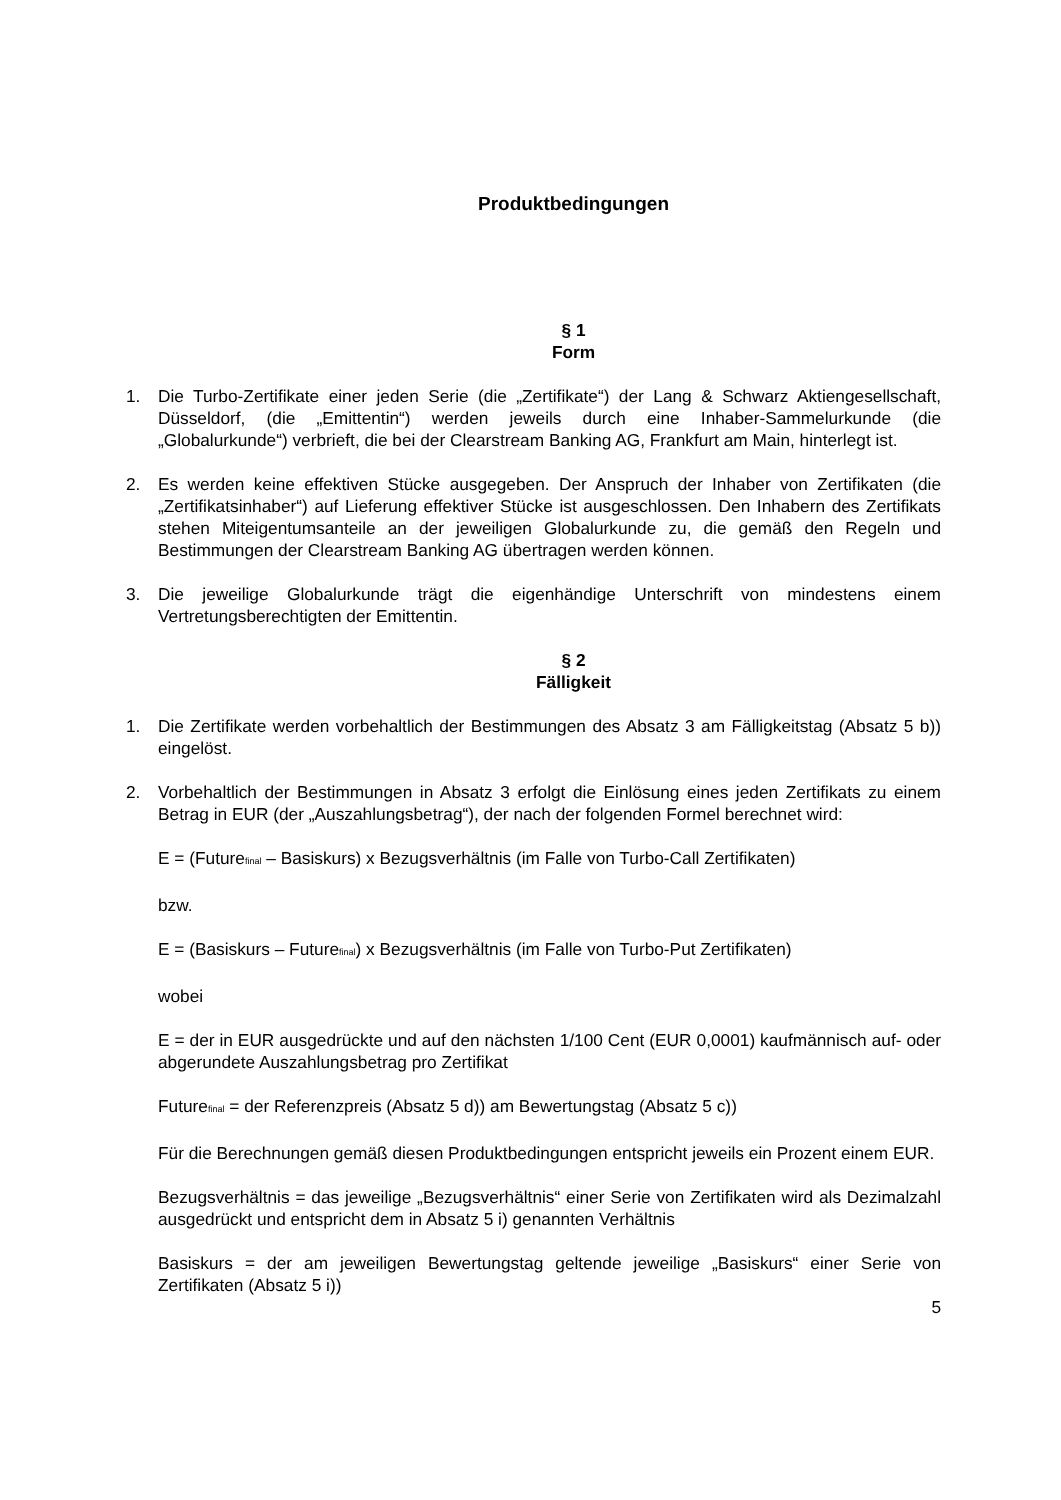Produktbedingungen
§ 1
Form
1. Die Turbo-Zertifikate einer jeden Serie (die „Zertifikate“) der Lang & Schwarz Aktiengesellschaft, Düsseldorf, (die „Emittentin“) werden jeweils durch eine Inhaber-Sammelurkunde (die „Globalurkunde“) verbrieft, die bei der Clearstream Banking AG, Frankfurt am Main, hinterlegt ist.
2. Es werden keine effektiven Stücke ausgegeben. Der Anspruch der Inhaber von Zertifikaten (die „Zertifikatsinhaber“) auf Lieferung effektiver Stücke ist ausgeschlossen. Den Inhabern des Zertifikats stehen Miteigentumsanteile an der jeweiligen Globalurkunde zu, die gemäß den Regeln und Bestimmungen der Clearstream Banking AG übertragen werden können.
3. Die jeweilige Globalurkunde trägt die eigenhändige Unterschrift von mindestens einem Vertretungsberechtigten der Emittentin.
§ 2
Fälligkeit
1. Die Zertifikate werden vorbehaltlich der Bestimmungen des Absatz 3 am Fälligkeitstag (Absatz 5 b)) eingelöst.
2. Vorbehaltlich der Bestimmungen in Absatz 3 erfolgt die Einlösung eines jeden Zertifikats zu einem Betrag in EUR (der „Auszahlungsbetrag“), der nach der folgenden Formel berechnet wird:
E = (Futurefinal – Basiskurs) x Bezugsverhältnis (im Falle von Turbo-Call Zertifikaten)
bzw.
E = (Basiskurs – Futurefinal) x Bezugsverhältnis (im Falle von Turbo-Put Zertifikaten)
wobei
E = der in EUR ausgedrückte und auf den nächsten 1/100 Cent (EUR 0,0001) kaufmännisch auf- oder abgerundete Auszahlungsbetrag pro Zertifikat
Futurefinal = der Referenzpreis (Absatz 5 d)) am Bewertungstag (Absatz 5 c))
Für die Berechnungen gemäß diesen Produktbedingungen entspricht jeweils ein Prozent einem EUR.
Bezugsverhältnis = das jeweilige „Bezugsverhältnis“ einer Serie von Zertifikaten wird als Dezimalzahl ausgedrückt und entspricht dem in Absatz 5 i) genannten Verhältnis
Basiskurs = der am jeweiligen Bewertungstag geltende jeweilige „Basiskurs“ einer Serie von Zertifikaten (Absatz 5 i))
5